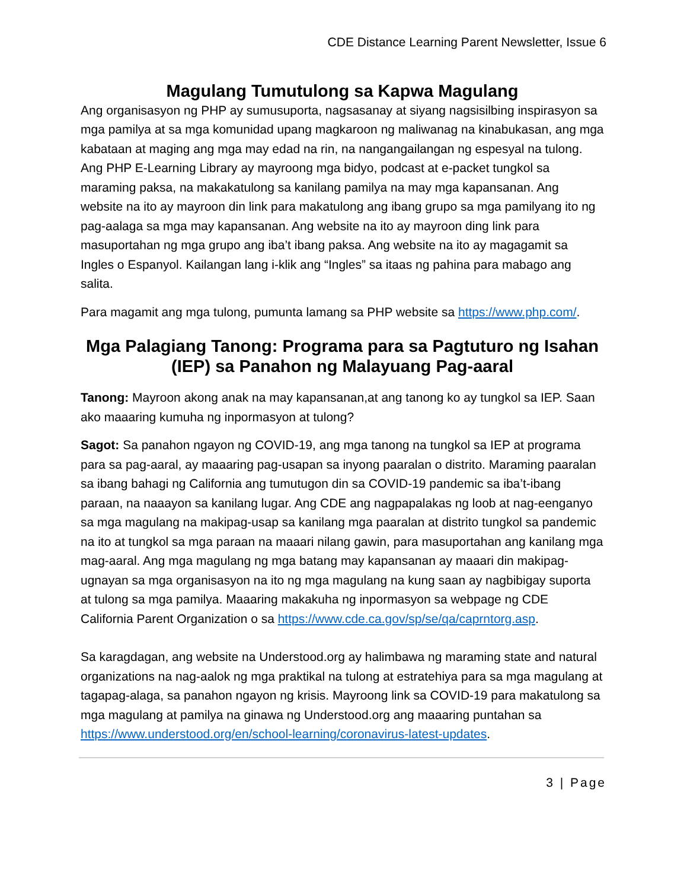CDE Distance Learning Parent Newsletter, Issue 6
Magulang Tumutulong sa Kapwa Magulang
Ang organisasyon ng PHP ay sumusuporta, nagsasanay at siyang nagsisilbing inspirasyon sa mga pamilya at sa mga komunidad upang magkaroon ng maliwanag na kinabukasan, ang mga kabataan at maging ang mga may edad na rin, na nangangailangan ng espesyal na tulong. Ang PHP E-Learning Library ay mayroong mga bidyo, podcast at e-packet tungkol sa maraming paksa, na makakatulong sa kanilang pamilya na may mga kapansanan. Ang website na ito ay mayroon din link para makatulong ang ibang grupo sa mga pamilyang ito ng pag-aalaga sa mga may kapansanan. Ang website na ito ay mayroon ding link para masuportahan ng mga grupo ang iba’t ibang paksa. Ang website na ito ay magagamit sa Ingles o Espanyol. Kailangan lang i-klik ang “Ingles” sa itaas ng pahina para mabago ang salita.
Para magamit ang mga tulong, pumunta lamang sa PHP website sa https://www.php.com/.
Mga Palagiang Tanong: Programa para sa Pagtuturo ng Isahan (IEP) sa Panahon ng Malayuang Pag-aaral
Tanong: Mayroon akong anak na may kapansanan,at ang tanong ko ay tungkol sa IEP. Saan ako maaaring kumuha ng inpormasyon at tulong?
Sagot: Sa panahon ngayon ng COVID-19, ang mga tanong na tungkol sa IEP at programa para sa pag-aaral, ay maaaring pag-usapan sa inyong paaralan o distrito. Maraming paaralan sa ibang bahagi ng California ang tumutugon din sa COVID-19 pandemic sa iba’t-ibang paraan, na naaayon sa kanilang lugar. Ang CDE ang nagpapalakas ng loob at nag-eenganyo sa mga magulang na makipag-usap sa kanilang mga paaralan at distrito tungkol sa pandemic na ito at tungkol sa mga paraan na maaari nilang gawin, para masuportahan ang kanilang mga mag-aaral. Ang mga magulang ng mga batang may kapansanan ay maaari din makipag-ugnayan sa mga organisasyon na ito ng mga magulang na kung saan ay nagbibigay suporta at tulong sa mga pamilya. Maaaring makakuha ng inpormasyon sa webpage ng CDE California Parent Organization o sa https://www.cde.ca.gov/sp/se/qa/caprntorg.asp.
Sa karagdagan, ang website na Understood.org ay halimbawa ng maraming state and natural organizations na nag-aalok ng mga praktikal na tulong at estratehiya para sa mga magulang at tagapag-alaga, sa panahon ngayon ng krisis. Mayroong link sa COVID-19 para makatulong sa mga magulang at pamilya na ginawa ng Understood.org ang maaaring puntahan sa https://www.understood.org/en/school-learning/coronavirus-latest-updates.
3 | Page